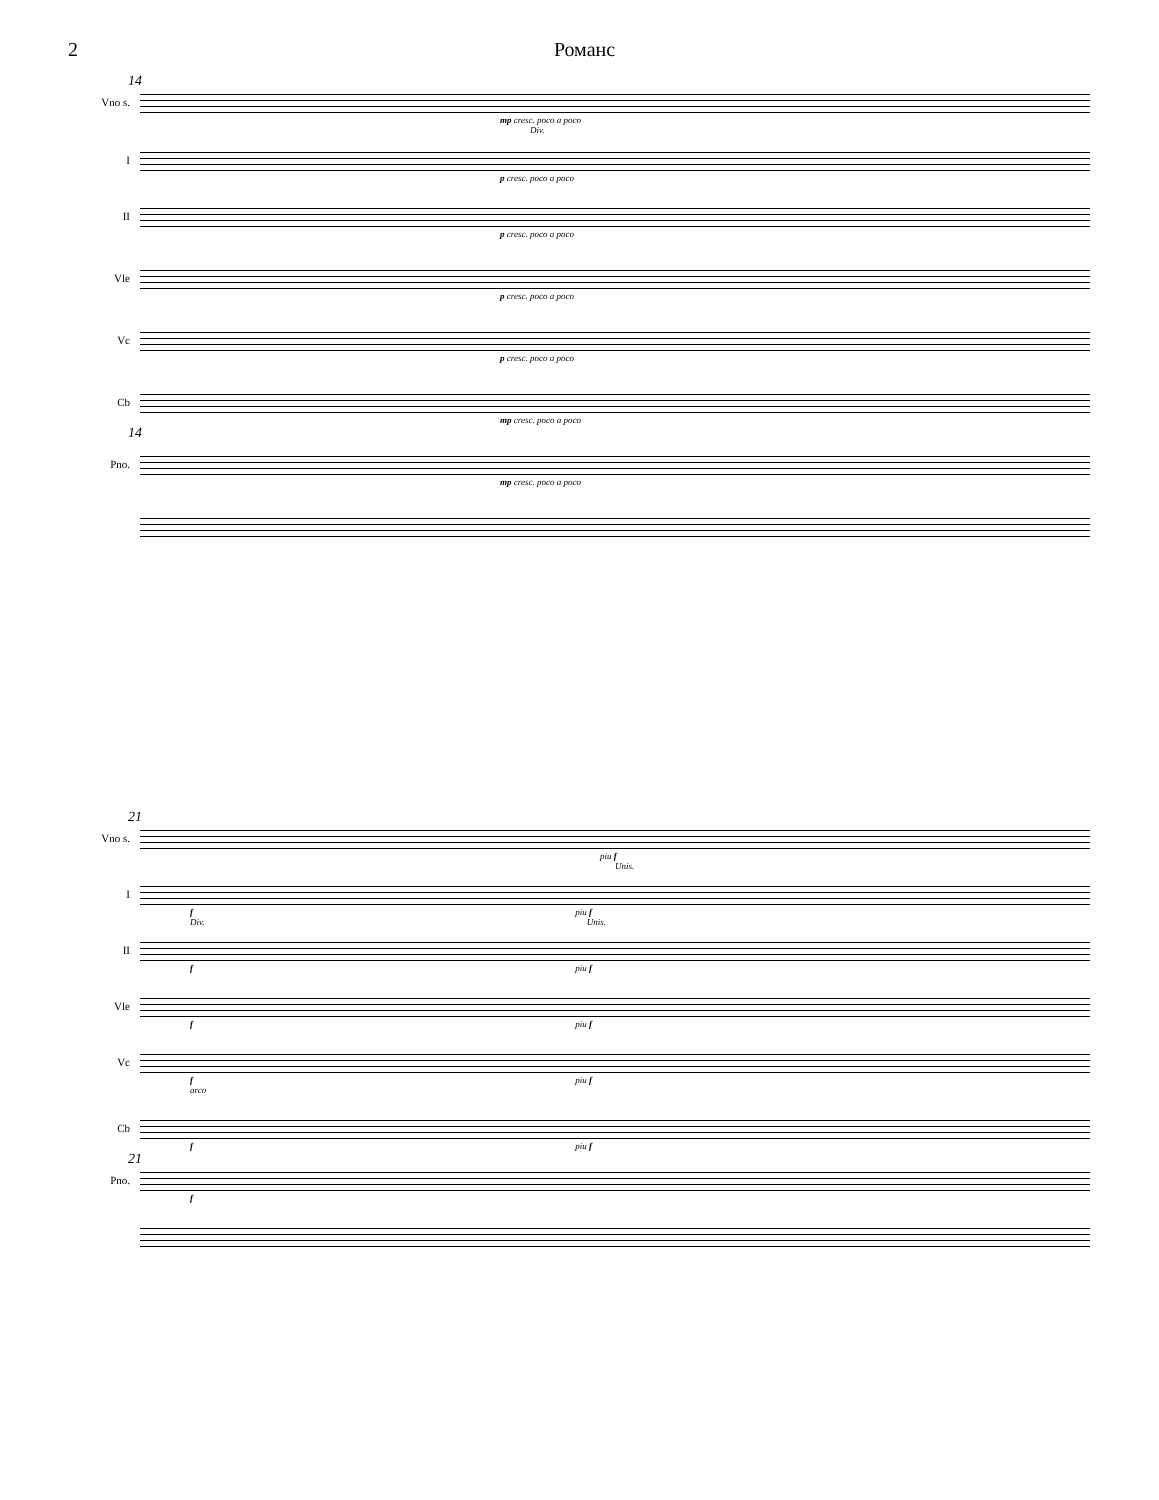2 Романс
14
Vno s.
mp cresc. poco a poco
Div.
I
p cresc. poco a poco
II
p cresc. poco a poco
Vle
p cresc. poco a poco
Vc
p cresc. poco a poco
Cb
mp cresc. poco a poco
14
Pno.
mp cresc. poco a poco
21
Vno s.
piu f
Unis.
I
f piu f
Div. Unis.
II
f piu f
Vle
f piu f
Vc
f piu f
arco
Cb
f piu f
21
Pno.
f